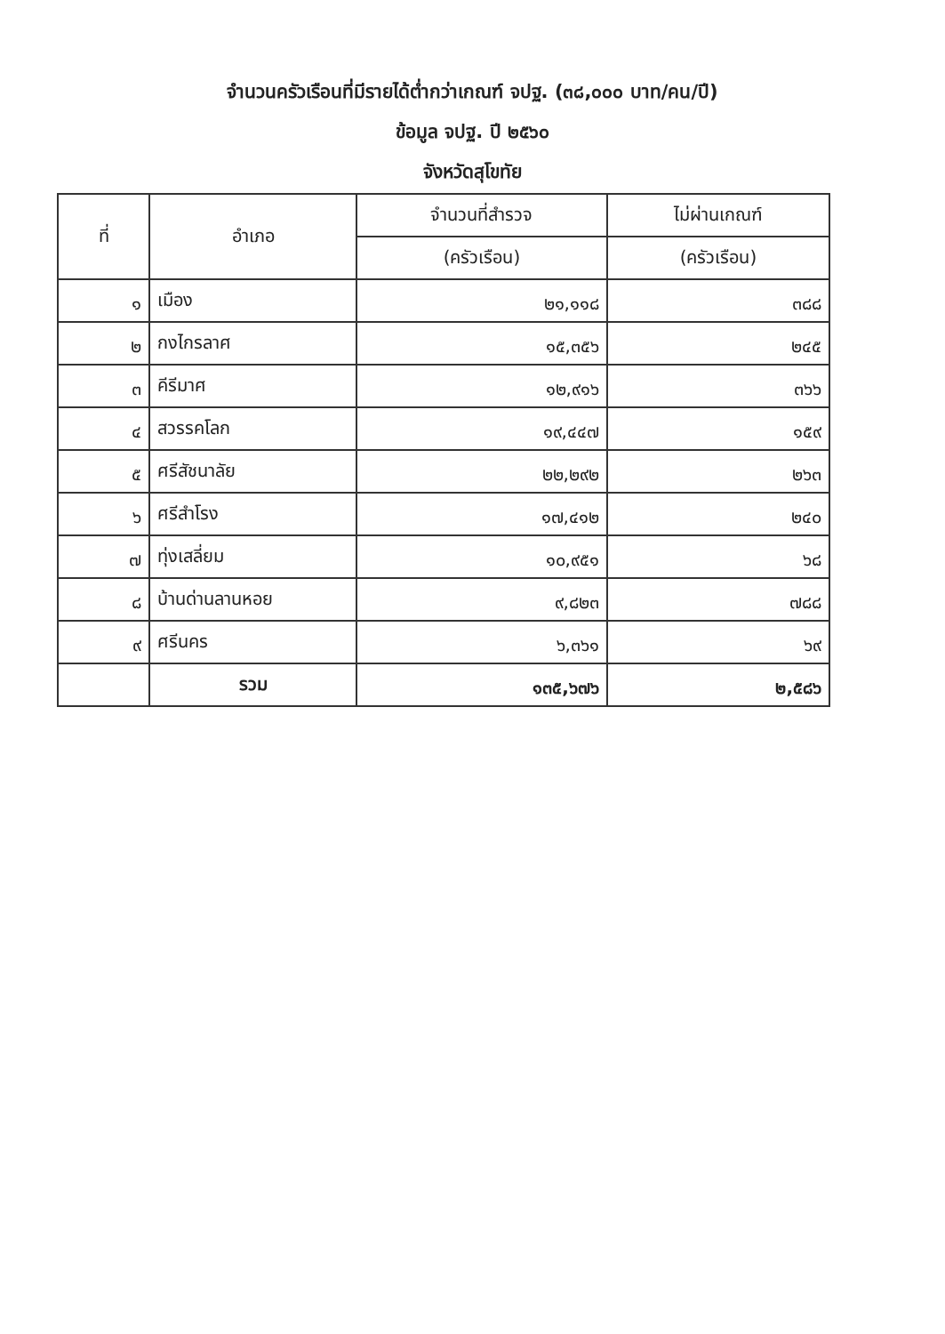จำนวนครัวเรือนที่มีรายได้ต่ำกว่าเกณฑ์ จปฐ. (๓๘,๐๐๐ บาท/คน/ปี)
ข้อมูล จปฐ. ปี ๒๕๖๐
จังหวัดสุโขทัย
| ที่ | อำเภอ | จำนวนที่สำรวจ | ไม่ผ่านเกณฑ์ |
| --- | --- | --- | --- |
| | | (ครัวเรือน) | (ครัวเรือน) |
| ๑ | เมือง | ๒๑,๑๑๘ | ๓๘๘ |
| ๒ | กงไกรลาศ | ๑๕,๓๕๖ | ๒๔๕ |
| ๓ | คีรีมาศ | ๑๒,๙๑๖ | ๓๖๖ |
| ๔ | สวรรคโลก | ๑๙,๔๔๗ | ๑๕๙ |
| ๕ | ศรีสัชนาลัย | ๒๒,๒๙๒ | ๒๖๓ |
| ๖ | ศรีสำโรง | ๑๗,๔๑๒ | ๒๔๐ |
| ๗ | ทุ่งเสลี่ยม | ๑๐,๙๕๑ | ๖๘ |
| ๘ | บ้านด่านลานหอย | ๙,๘๒๓ | ๗๘๘ |
| ๙ | ศรีนคร | ๖,๓๖๑ | ๖๙ |
| | รวม | ๑๓๕,๖๗๖ | ๒,๕๘๖ |